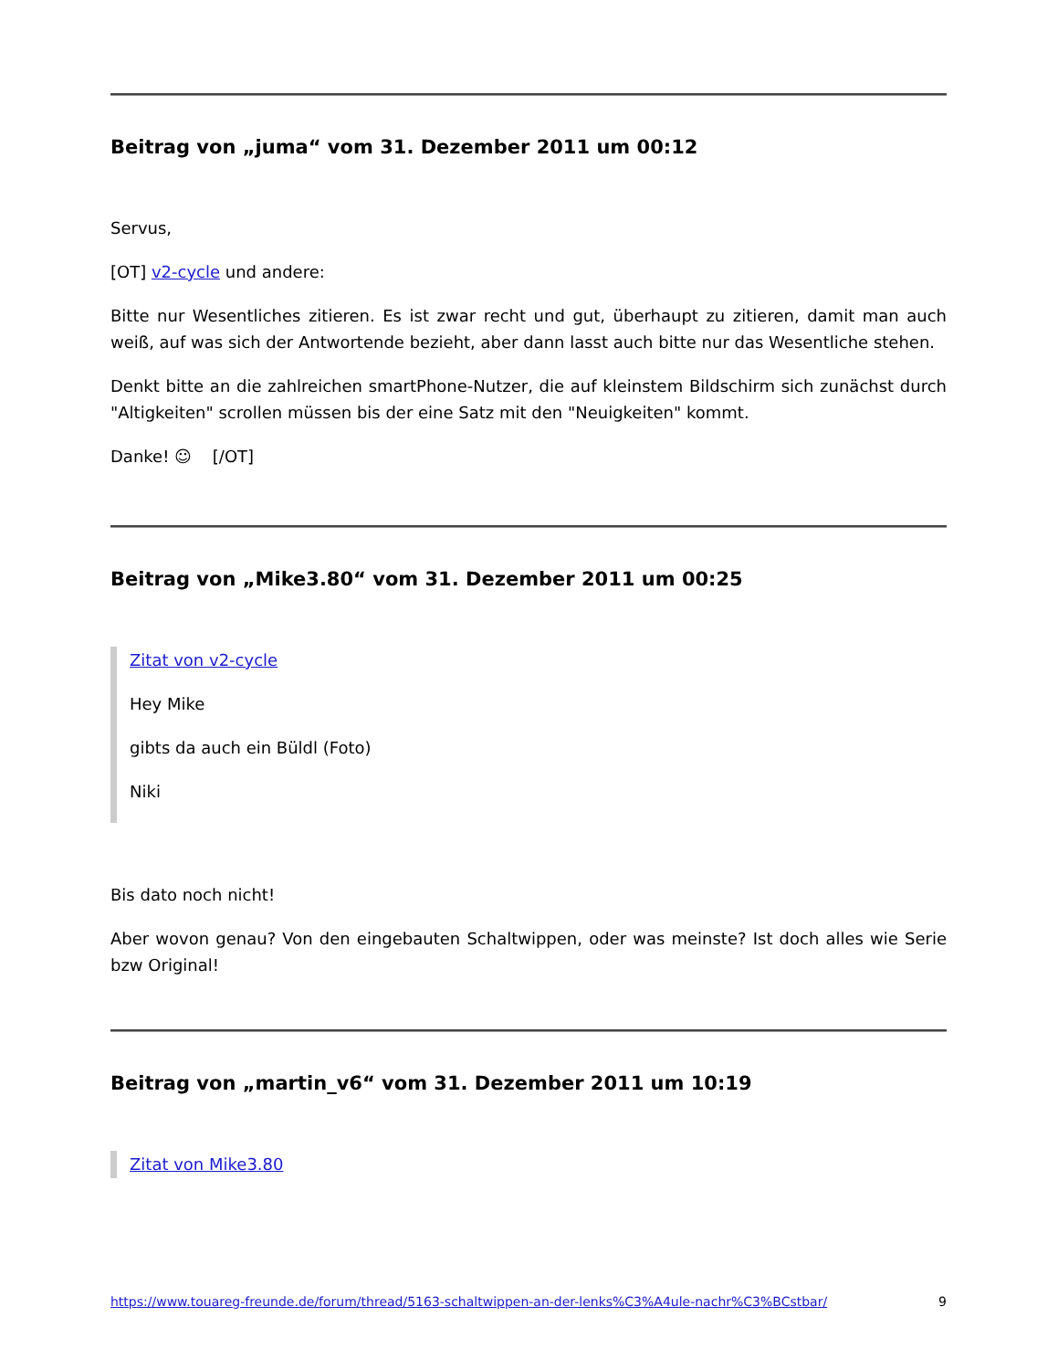Beitrag von „juma“ vom 31. Dezember 2011 um 00:12
Servus,
[OT] v2-cycle und andere:
Bitte nur Wesentliches zitieren. Es ist zwar recht und gut, überhaupt zu zitieren, damit man auch weiß, auf was sich der Antwortende bezieht, aber dann lasst auch bitte nur das Wesentliche stehen.
Denkt bitte an die zahlreichen smartPhone-Nutzer, die auf kleinstem Bildschirm sich zunächst durch "Altigkeiten" scrollen müssen bis der eine Satz mit den "Neuigkeiten" kommt.
Danke! ☺ [/OT]
Beitrag von „Mike3.80“ vom 31. Dezember 2011 um 00:25
Zitat von v2-cycle
Hey Mike
gibts da auch ein Büldl (Foto)
Niki
Bis dato noch nicht!
Aber wovon genau? Von den eingebauten Schaltwippen, oder was meinste? Ist doch alles wie Serie bzw Original!
Beitrag von „martin_v6“ vom 31. Dezember 2011 um 10:19
Zitat von Mike3.80
https://www.touareg-freunde.de/forum/thread/5163-schaltwippen-an-der-lenks%C3%A4ule-nachr%C3%BCstbar/ 9